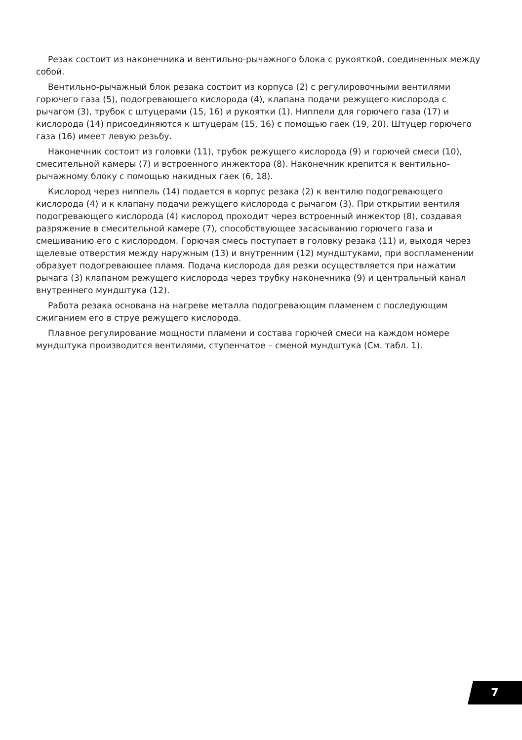Резак состоит из наконечника и вентильно-рычажного блока с рукояткой, соединенных между собой.
Вентильно-рычажный блок резака состоит из корпуса (2) с регулировочными вентилями горючего газа (5), подогревающего кислорода (4), клапана подачи режущего кислорода с рычагом (3), трубок с штуцерами (15, 16) и рукоятки (1). Ниппели для горючего газа (17) и кислорода (14) присоединяются к штуцерам (15, 16) с помощью гаек (19, 20). Штуцер горючего газа (16) имеет левую резьбу.
Наконечник состоит из головки (11), трубок режущего кислорода (9) и горючей смеси (10), смесительной камеры (7) и встроенного инжектора (8). Наконечник крепится к вентильно-рычажному блоку с помощью накидных гаек (6, 18).
Кислород через ниппель (14) подается в корпус резака (2) к вентилю подогревающего кислорода (4) и к клапану подачи режущего кислорода с рычагом (3). При открытии вентиля подогревающего кислорода (4) кислород проходит через встроенный инжектор (8), создавая разряжение в смесительной камере (7), способствующее засасыванию горючего газа и смешиванию его с кислородом. Горючая смесь поступает в головку резака (11) и, выходя через щелевые отверстия между наружным (13) и внутренним (12) мундштуками, при воспламенении образует подогревающее пламя. Подача кислорода для резки осуществляется при нажатии рычага (3) клапаном режущего кислорода через трубку наконечника (9) и центральный канал внутреннего мундштука (12).
Работа резака основана на нагреве металла подогревающим пламенем с последующим сжиганием его в струе режущего кислорода.
Плавное регулирование мощности пламени и состава горючей смеси на каждом номере мундштука производится вентилями, ступенчатое – сменой мундштука (См. табл. 1).
7